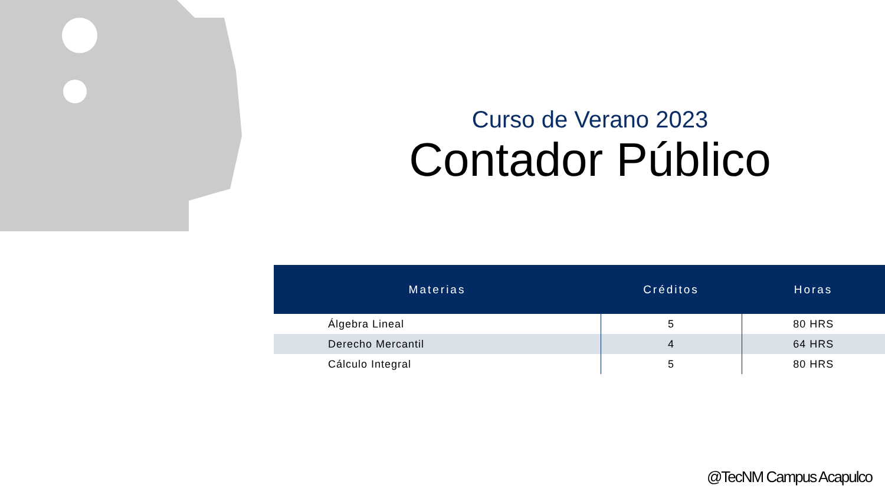Curso de Verano 2023
Contador Público
| Materias | Créditos | Horas |
| --- | --- | --- |
| Álgebra Lineal | 5 | 80 HRS |
| Derecho Mercantil | 4 | 64 HRS |
| Cálculo Integral | 5 | 80 HRS |
@TecNM Campus Acapulco